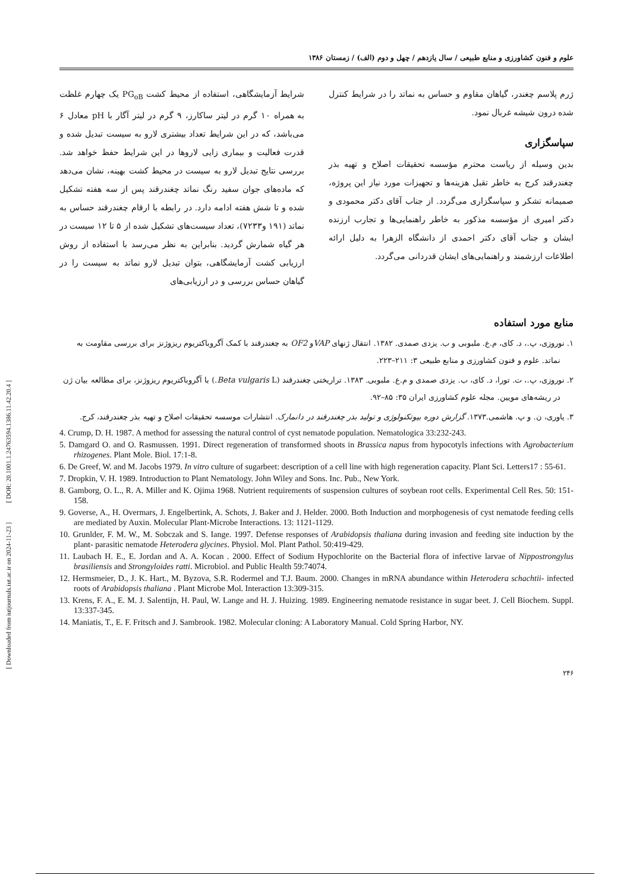[ Downloaded from iutjournals.iut.ac.ir on 2024-11-23 ] [ DOR: 20.1001.1.24763594.1386.11.42.20.4 ]
علوم و فنون کشاورزی و منابع طبیعی / سال یازدهم / چهل و دوم (الف) / زمستان ۱۳۸۶
شرایط آزمایشگاهی، استفاده از محیط کشت PG<sub>oB</sub> یک چهارم غلظت به همراه ۱۰ گرم در لیتر ساکارز، ۹ گرم در لیتر آگار با pH معادل ۶ می‌باشد، که در این شرایط تعداد بیشتری لارو به سیست تبدیل شده و قدرت فعالیت و بیماری زایی لاروها در این شرایط حفظ خواهد شد. بررسی نتایج تبدیل لارو به سیست در محیط کشت بهینه، نشان می‌دهد که ماده‌های جوان سفید رنگ نماتد چغندرقند پس از سه هفته تشکیل شده و تا شش هفته ادامه دارد. در رابطه با ارقام چغندرقند حساس به نماتد (۱۹۱ و۷۲۳۳)، تعداد سیست‌های تشکیل شده از ۵ تا ۱۲ سیست در هر گیاه شمارش گردید. بنابراین به نظر می‌رسد با استفاده از روش ارزیابی کشت آزمایشگاهی، بتوان تبدیل لارو نماتد به سیست را در گیاهان حساس بررسی و در ارزیابی‌های
ژرم پلاسم چغندر، گیاهان مقاوم و حساس به نماتد را در شرایط کنترل شده درون شیشه غربال نمود.
سپاسگزاری
بدین وسیله از ریاست محترم مؤسسه تحقیقات اصلاح و تهیه بذر چغندرقند کرج به خاطر تقبل هزینه‌ها و تجهیزات مورد نیاز این پروژه، صمیمانه تشکر و سپاسگزاری می‌گردد. از جناب آقای دکتر محمودی و دکتر امیری از مؤسسه مذکور به خاطر راهنمایی‌ها و تجارب ارزنده ایشان و جناب آقای دکتر احمدی از دانشگاه الزهرا به دلیل ارائه اطلاعات ارزشمند و راهنمایی‌های ایشان قدردانی می‌گردد.
منابع مورد استفاده
۱. نوروزی، پ.، د. کای، م.ع. ملبوبی و ب. یزدی صمدی. ۱۳۸۲. انتقال ژنهای VAPو OF2 به چغندرقند با کمک آگروباکتریوم ریزوژنز برای بررسی مقاومت به نماتد. علوم و فنون کشاورزی و منابع طبیعی ۳: ۲۱۱–۲۲۳.
۲. نوروزی، پ.، ت. تورا، د. کای، ب. یزدی صمدی و م.ع. ملبوبی. ۱۳۸۳. تراریختی چغندرقند (Beta vulgaris L.) با آگروباکتریوم ریزوژنز، برای مطالعه بیان ژن در ریشه‌های مویین. مجله علوم کشاورزی ایران ۳۵: ۸۵–۹۲.
۳. یاوری، ن. و پ. هاشمی.۱۳۷۳. گزارش دوره بیوتکنولوژی و تولید بذر چغندرقند در دانمارک. انتشارات موسسه تحقیقات اصلاح و تهیه بذر چغندرقند، کرج.
4. Crump, D. H. 1987. A method for assessing the natural control of cyst nematode population. Nematologica 33:232-243.
5. Damgard O. and O. Rasmussen. 1991. Direct regeneration of transformed shoots in Brassica napus from hypocotyls infections with Agrobacterium rhizogenes. Plant Mole. Biol. 17:1-8.
6. De Greef, W. and M. Jacobs 1979. In vitro culture of sugarbeet: description of a cell line with high regeneration capacity. Plant Sci. Letters17 : 55-61.
7. Dropkin, V. H. 1989. Introduction to Plant Nematology. John Wiley and Sons. Inc. Pub., New York.
8. Gamborg, O. L., R. A. Miller and K. Ojima 1968. Nutrient requirements of suspension cultures of soybean root cells. Experimental Cell Res. 50: 151-158.
9. Goverse, A., H. Overmars, J. Engelbertink, A. Schots, J. Baker and J. Helder. 2000. Both Induction and morphogenesis of cyst nematode feeding cells are mediated by Auxin. Molecular Plant-Microbe Interactions. 13: 1121-1129.
10. Grunlder, F. M. W., M. Sobczak and S. Iange. 1997. Defense responses of Arabidopsis thaliana during invasion and feeding site induction by the plant- parasitic nematode Heterodera glycines. Physiol. Mol. Plant Pathol. 50:419-429.
11. Laubach H. E., E. Jordan and A. A. Kocan . 2000. Effect of Sodium Hypochlorite on the Bacterial flora of infective larvae of Nippostrongylus brasiliensis and Strongyloides ratti. Microbiol. and Public Health 59:74074.
12. Hermsmeier, D., J. K. Hart., M. Byzova, S.R. Rodermel and T.J. Baum. 2000. Changes in mRNA abundance within Heterodera schachtii- infected roots of Arabidopsis thaliana . Plant Microbe Mol. Interaction 13:309-315.
13. Krens, F. A., E. M. J. Salentijn, H. Paul, W. Lange and H. J. Huizing. 1989. Engineering nematode resistance in sugar beet. J. Cell Biochem. Suppl. 13:337-345.
14. Maniatis, T., E. F. Fritsch and J. Sambrook. 1982. Molecular cloning: A Laboratory Manual. Cold Spring Harbor, NY.
۲۴۶